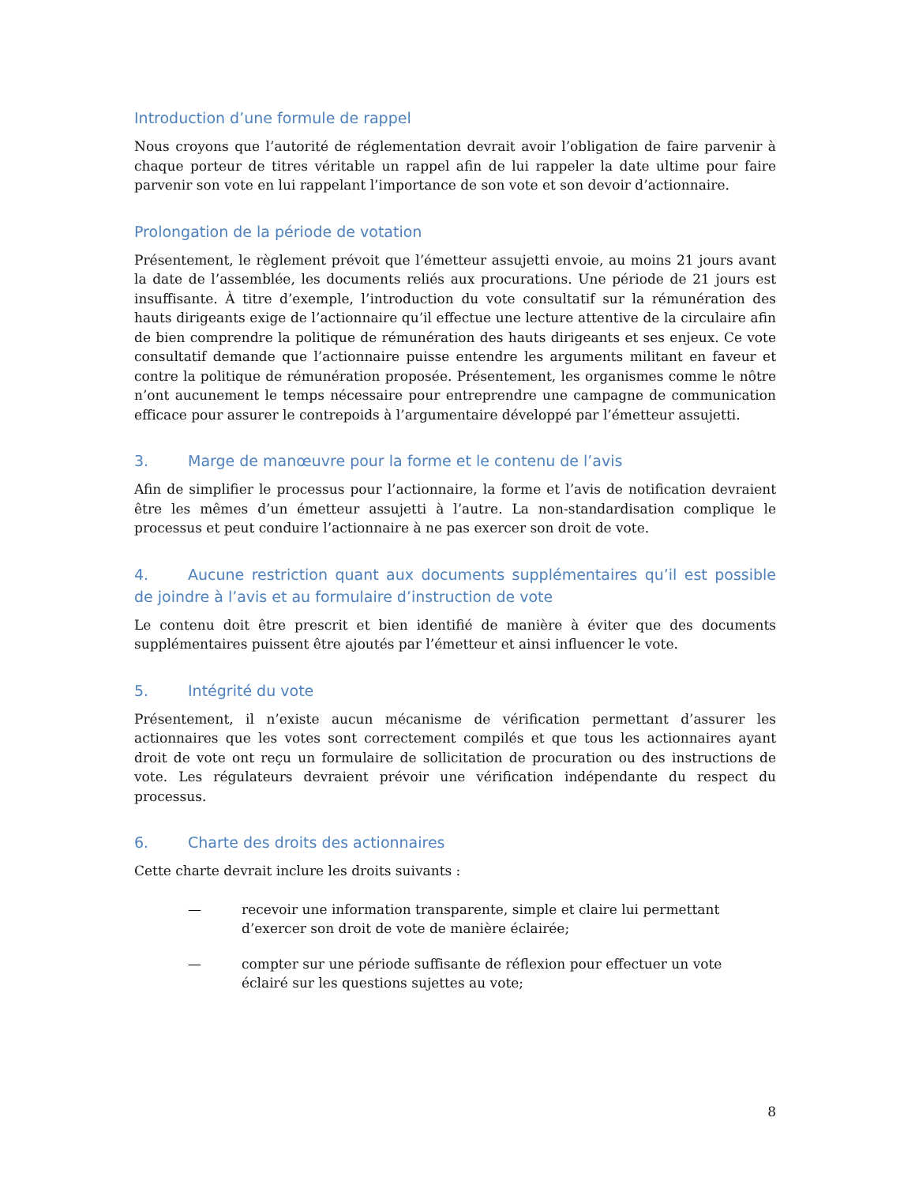Introduction d’une formule de rappel
Nous croyons que l’autorité de réglementation devrait avoir l’obligation de faire parvenir à chaque porteur de titres véritable un rappel afin de lui rappeler la date ultime pour faire parvenir son vote en lui rappelant l’importance de son vote et son devoir d’actionnaire.
Prolongation de la période de votation
Présentement, le règlement prévoit que l’émetteur assujetti envoie, au moins 21 jours avant la date de l’assemblée, les documents reliés aux procurations. Une période de 21 jours est insuffisante. À titre d’exemple, l’introduction du vote consultatif sur la rémunération des hauts dirigeants exige de l’actionnaire qu’il effectue une lecture attentive de la circulaire afin de bien comprendre la politique de rémunération des hauts dirigeants et ses enjeux. Ce vote consultatif demande que l’actionnaire puisse entendre les arguments militant en faveur et contre la politique de rémunération proposée. Présentement, les organismes comme le nôtre n’ont aucunement le temps nécessaire pour entreprendre une campagne de communication efficace pour assurer le contrepoids à l’argumentaire développé par l’émetteur assujetti.
3. Marge de manœuvre pour la forme et le contenu de l’avis
Afin de simplifier le processus pour l’actionnaire, la forme et l’avis de notification devraient être les mêmes d’un émetteur assujetti à l’autre. La non-standardisation complique le processus et peut conduire l’actionnaire à ne pas exercer son droit de vote.
4. Aucune restriction quant aux documents supplémentaires qu’il est possible de joindre à l’avis et au formulaire d’instruction de vote
Le contenu doit être prescrit et bien identifié de manière à éviter que des documents supplémentaires puissent être ajoutés par l’émetteur et ainsi influencer le vote.
5. Intégrité du vote
Présentement, il n’existe aucun mécanisme de vérification permettant d’assurer les actionnaires que les votes sont correctement compilés et que tous les actionnaires ayant droit de vote ont reçu un formulaire de sollicitation de procuration ou des instructions de vote. Les régulateurs devraient prévoir une vérification indépendante du respect du processus.
6. Charte des droits des actionnaires
Cette charte devrait inclure les droits suivants :
— recevoir une information transparente, simple et claire lui permettant d’exercer son droit de vote de manière éclairée;
— compter sur une période suffisante de réflexion pour effectuer un vote éclairé sur les questions sujettes au vote;
8